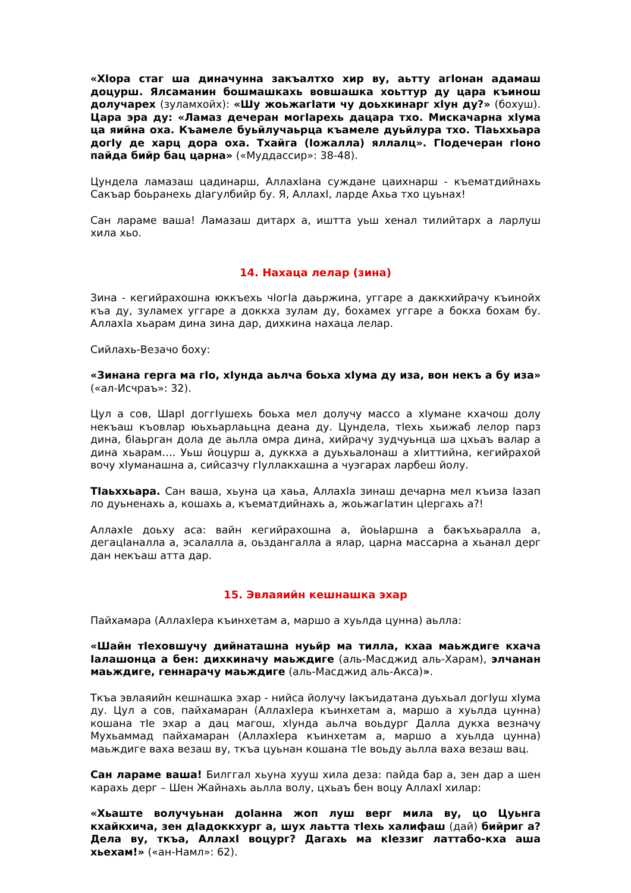«ХIора стаг ша диначунна закъалтхо хир ву, аьтту агIонан адамаш доцурш. Ялсаманин бошмашкахь вовшашка хоьттур ду цара къинош долучарех (зуламхойх): «Шу жоьжагIати чу доьхкинарг хIун ду?» (бохуш). Цара эра ду: «Ламаз дечеран могIарехь дацара тхо. Мискачарна хIума ца яийна оха. Къамеле буьйлучаьрца къамеле дуьйлура тхо. ТIаьххьара догIу де харц дора оха. Тхайга (Iожалла) яллалц». ГIодечеран гIоно пайда бийр бац царна» («Муддассир»: 38-48).
Цундела ламазаш цадинарш, АллахIана суждане цаихнарш - къематдийнахь Сакъар боьранехь дIагулбийр бу. Я, АллахI, ларде Ахьа тхо цуьнах!
Сан лараме ваша! Ламазаш дитарх а, иштта уьш хенал тилийтарх а ларлуш хила хьо.
14. Нахаца лелар (зина)
Зина - кегийрахошна юккъехь чIогIа даьржина, уггаре а даккхийрачу къинойх къа ду, зуламех уггаре а доккха зулам ду, бохамех уггаре а бокха бохам бу. АллахIа хьарам дина зина дар, дихкина нахаца лелар.
Сийлахь-Везачо боху:
«Зинана герга ма гIо, хIунда аьлча боьха хIума ду иза, вон некъ а бу иза» («ал-Исчраъ»: 32).
Цул а сов, ШарI доггIушехь боьха мел долучу массо а хIумане кхачош долу некъаш къовлар юьхьарлаьцна деана ду. Цундела, тIехь хьижаб лелор парз дина, бIаьрган дола де аьлла омра дина, хийрачу зудчуьнца ша цхьаъ валар а дина хьарам…. Уьш йоцурш а, дуккха а дуьхьалонаш а хIиттийна, кегийрахой вочу хIуманашна а, сийсазчу гIуллакхашна а чуэгарах ларбеш йолу.
ТIаьххьара. Сан ваша, хьуна ца хаьа, АллахIа зинаш дечарна мел къиза Iазап ло дуьненахь а, кошахь а, къематдийнахь а, жоьжагIатин цIергахь а?!
АллахIе доьху аса: вайн кегийрахошна а, йоьIаршна а бакъхьаралла а, дегацIаналла а, эсалалла а, оьздангалла а ялар, царна массарна а хьанал дерг дан некъаш атта дар.
15. Эвлаяийн кешнашка эхар
Пайхамара (АллахIера къинхетам а, маршо а хуьлда цунна) аьлла:
«Шайн тIеховшучу дийнаташна нуьйр ма тилла, кхаа маьждиге кхача Iалашонца а бен: дихкиначу маьждиге (аль-Масджид аль-Харам), элчанан маьждиге, геннарачу маьждиге (аль-Масджид аль-Акса)».
Ткъа эвлаяийн кешнашка эхар - нийса йолучу Iакъидатана дуьхьал догIуш хIума ду. Цул а сов, пайхамаран (АллахIера къинхетам а, маршо а хуьлда цунна) кошана тIе эхар а дац магош, хIунда аьлча воьдург Далла дукха везначу Мухьаммад пайхамаран (АллахIера къинхетам а, маршо а хуьлда цунна) маьждиге ваха везаш ву, ткъа цуьнан кошана тIе воьду аьлла ваха везаш вац.
Сан лараме ваша! Билггал хьуна хууш хила деза: пайда бар а, зен дар а шен карахь дерг – Шен Жайнахь аьлла волу, цхьаъ бен воцу АллахI хилар:
«Хьаште волучуьнан доIанна жоп луш верг мила ву, цо Цуьнга кхайкхича, зен дIадоккхург а, шух лаьтта тIехь халифаш (дай) бийриг а? Дела ву, ткъа, АллахI воцург? Дагахь ма кIеззиг латтабо-кха аша хьехам!» («ан-Намл»: 62).